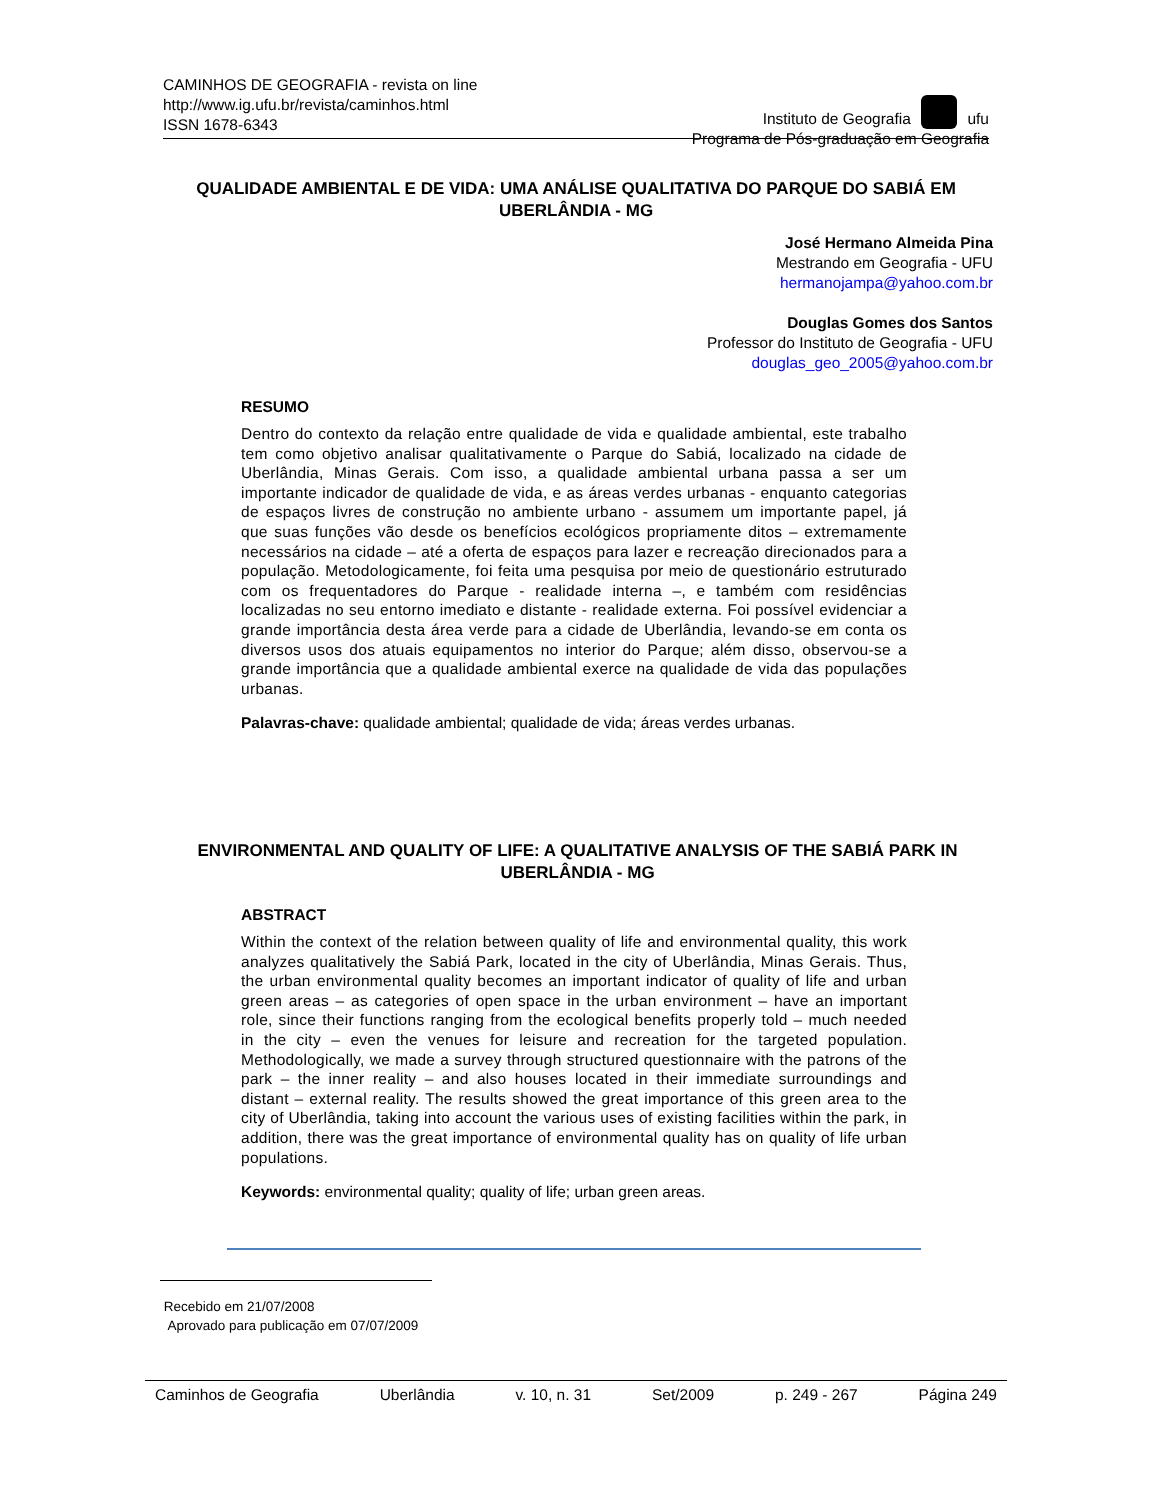CAMINHOS DE GEOGRAFIA - revista on line
http://www.ig.ufu.br/revista/caminhos.html
ISSN 1678-6343
Instituto de Geografia ufu
Programa de Pós-graduação em Geografia
QUALIDADE AMBIENTAL E DE VIDA: UMA ANÁLISE QUALITATIVA DO PARQUE DO SABIÁ EM UBERLÂNDIA - MG
José Hermano Almeida Pina
Mestrando em Geografia - UFU
hermanojampa@yahoo.com.br
Douglas Gomes dos Santos
Professor do Instituto de Geografia - UFU
douglas_geo_2005@yahoo.com.br
RESUMO
Dentro do contexto da relação entre qualidade de vida e qualidade ambiental, este trabalho tem como objetivo analisar qualitativamente o Parque do Sabiá, localizado na cidade de Uberlândia, Minas Gerais. Com isso, a qualidade ambiental urbana passa a ser um importante indicador de qualidade de vida, e as áreas verdes urbanas - enquanto categorias de espaços livres de construção no ambiente urbano - assumem um importante papel, já que suas funções vão desde os benefícios ecológicos propriamente ditos – extremamente necessários na cidade – até a oferta de espaços para lazer e recreação direcionados para a população. Metodologicamente, foi feita uma pesquisa por meio de questionário estruturado com os frequentadores do Parque - realidade interna –, e também com residências localizadas no seu entorno imediato e distante - realidade externa. Foi possível evidenciar a grande importância desta área verde para a cidade de Uberlândia, levando-se em conta os diversos usos dos atuais equipamentos no interior do Parque; além disso, observou-se a grande importância que a qualidade ambiental exerce na qualidade de vida das populações urbanas.
Palavras-chave: qualidade ambiental; qualidade de vida; áreas verdes urbanas.
ENVIRONMENTAL AND QUALITY OF LIFE: A QUALITATIVE ANALYSIS OF THE SABIÁ PARK IN UBERLÂNDIA - MG
ABSTRACT
Within the context of the relation between quality of life and environmental quality, this work analyzes qualitatively the Sabiá Park, located in the city of Uberlândia, Minas Gerais. Thus, the urban environmental quality becomes an important indicator of quality of life and urban green areas – as categories of open space in the urban environment – have an important role, since their functions ranging from the ecological benefits properly told – much needed in the city – even the venues for leisure and recreation for the targeted population. Methodologically, we made a survey through structured questionnaire with the patrons of the park – the inner reality – and also houses located in their immediate surroundings and distant – external reality. The results showed the great importance of this green area to the city of Uberlândia, taking into account the various uses of existing facilities within the park, in addition, there was the great importance of environmental quality has on quality of life urban populations.
Keywords: environmental quality; quality of life; urban green areas.
Recebido em 21/07/2008
Aprovado para publicação em 07/07/2009
Caminhos de Geografia Uberlândia v. 10, n. 31 Set/2009 p. 249 - 267 Página 249